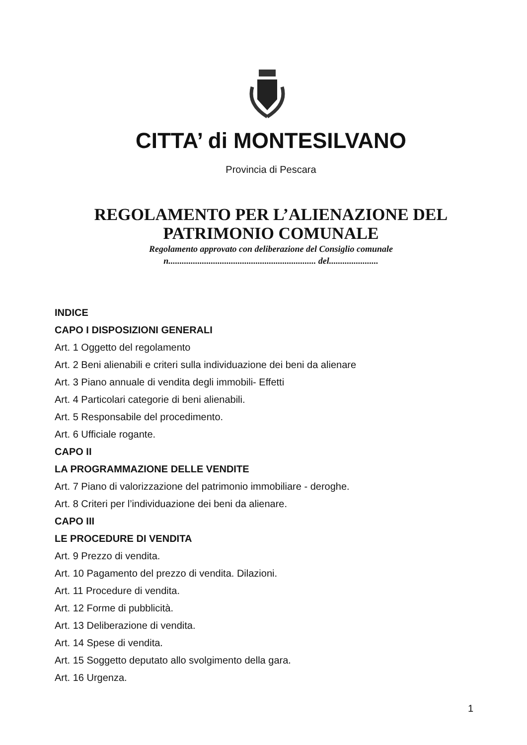CITTA’ di MONTESILVANO
Provincia di Pescara
REGOLAMENTO PER L’ALIENAZIONE DEL
PATRIMONIO COMUNALE
Regolamento approvato con deliberazione del Consiglio comunale
n.................................................................. del......................
INDICE
CAPO I DISPOSIZIONI GENERALI
Art. 1 Oggetto del regolamento
Art. 2 Beni alienabili e criteri sulla individuazione dei beni da alienare
Art. 3 Piano annuale di vendita degli immobili- Effetti
Art. 4 Particolari categorie di beni alienabili.
Art. 5 Responsabile del procedimento.
Art. 6 Ufficiale rogante.
CAPO II
LA PROGRAMMAZIONE DELLE VENDITE
Art. 7 Piano di valorizzazione del patrimonio immobiliare - deroghe.
Art. 8 Criteri per l’individuazione dei beni da alienare.
CAPO III
LE PROCEDURE DI VENDITA
Art. 9 Prezzo di vendita.
Art. 10 Pagamento del prezzo di vendita. Dilazioni.
Art. 11 Procedure di vendita.
Art. 12 Forme di pubblicità.
Art. 13 Deliberazione di vendita.
Art. 14 Spese di vendita.
Art. 15 Soggetto deputato allo svolgimento della gara.
Art. 16 Urgenza.
1